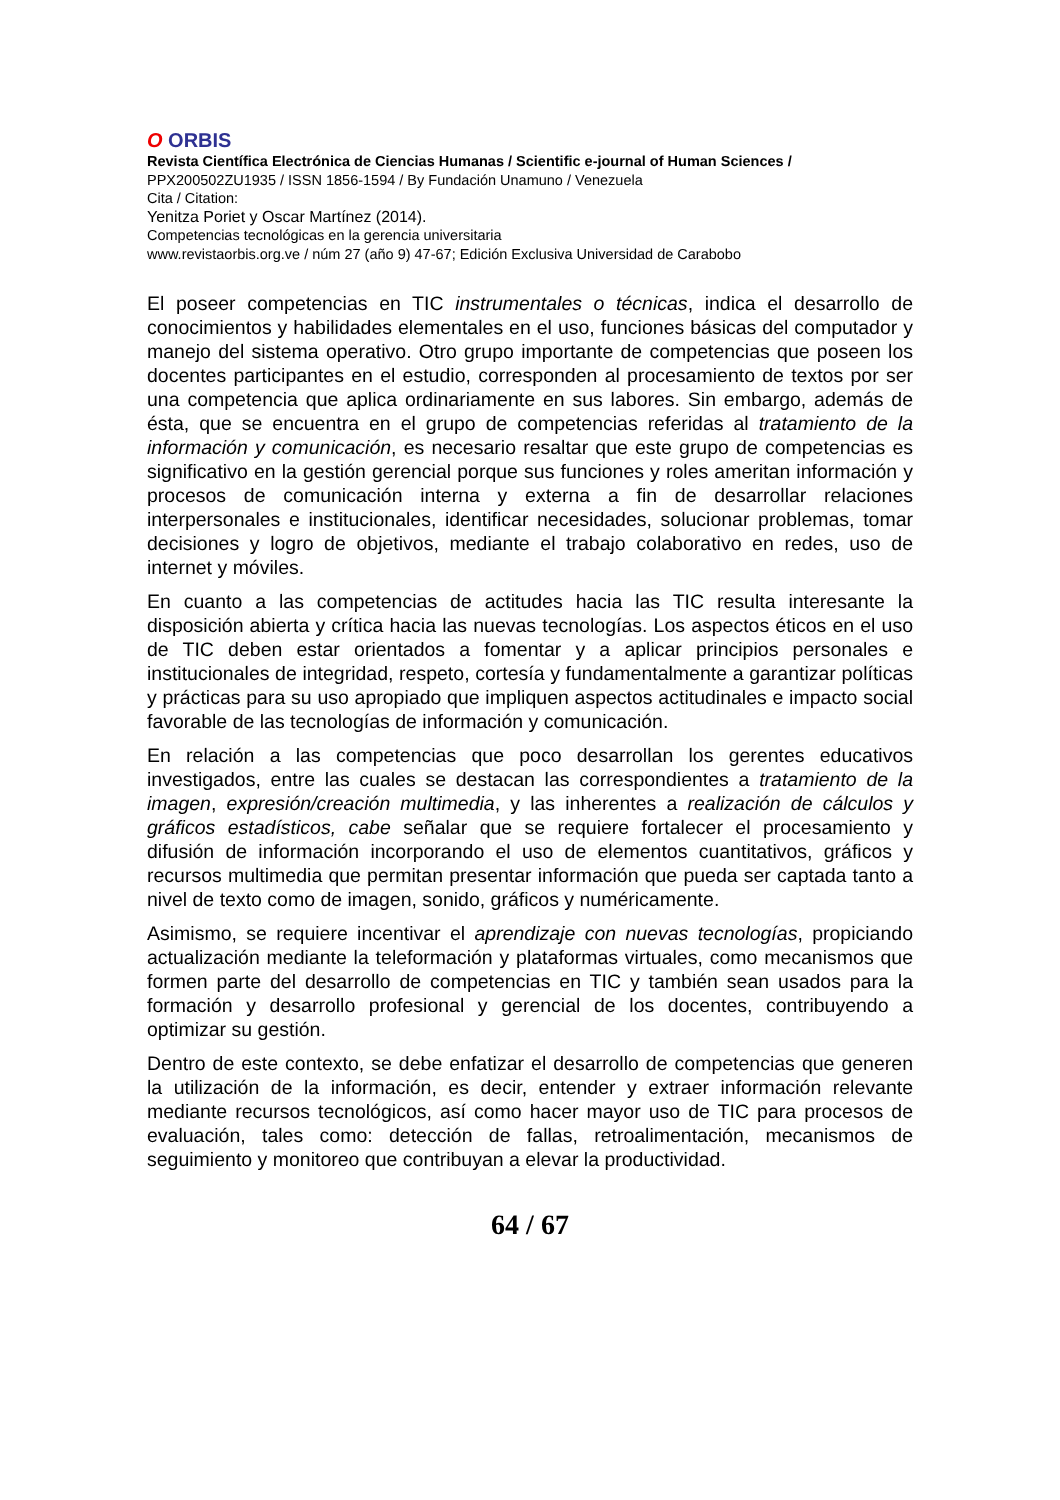O ORBIS
Revista Científica Electrónica de Ciencias Humanas / Scientific e-journal of Human Sciences /
PPX200502ZU1935 / ISSN 1856-1594 / By Fundación Unamuno / Venezuela
Cita / Citation:
Yenitza Poriet y Oscar Martínez (2014).
Competencias tecnológicas en la gerencia universitaria
www.revistaorbis.org.ve / núm 27 (año 9) 47-67; Edición Exclusiva Universidad de Carabobo
El poseer competencias en TIC instrumentales o técnicas, indica el desarrollo de conocimientos y habilidades elementales en el uso, funciones básicas del computador y manejo del sistema operativo. Otro grupo importante de competencias que poseen los docentes participantes en el estudio, corresponden al procesamiento de textos por ser una competencia que aplica ordinariamente en sus labores. Sin embargo, además de ésta, que se encuentra en el grupo de competencias referidas al tratamiento de la información y comunicación, es necesario resaltar que este grupo de competencias es significativo en la gestión gerencial porque sus funciones y roles ameritan información y procesos de comunicación interna y externa a fin de desarrollar relaciones interpersonales e institucionales, identificar necesidades, solucionar problemas, tomar decisiones y logro de objetivos, mediante el trabajo colaborativo en redes, uso de internet y móviles.
En cuanto a las competencias de actitudes hacia las TIC resulta interesante la disposición abierta y crítica hacia las nuevas tecnologías. Los aspectos éticos en el uso de TIC deben estar orientados a fomentar y a aplicar principios personales e institucionales de integridad, respeto, cortesía y fundamentalmente a garantizar políticas y prácticas para su uso apropiado que impliquen aspectos actitudinales e impacto social favorable de las tecnologías de información y comunicación.
En relación a las competencias que poco desarrollan los gerentes educativos investigados, entre las cuales se destacan las correspondientes a tratamiento de la imagen, expresión/creación multimedia, y las inherentes a realización de cálculos y gráficos estadísticos, cabe señalar que se requiere fortalecer el procesamiento y difusión de información incorporando el uso de elementos cuantitativos, gráficos y recursos multimedia que permitan presentar información que pueda ser captada tanto a nivel de texto como de imagen, sonido, gráficos y numéricamente.
Asimismo, se requiere incentivar el aprendizaje con nuevas tecnologías, propiciando actualización mediante la teleformación y plataformas virtuales, como mecanismos que formen parte del desarrollo de competencias en TIC y también sean usados para la formación y desarrollo profesional y gerencial de los docentes, contribuyendo a optimizar su gestión.
Dentro de este contexto, se debe enfatizar el desarrollo de competencias que generen la utilización de la información, es decir, entender y extraer información relevante mediante recursos tecnológicos, así como hacer mayor uso de TIC para procesos de evaluación, tales como: detección de fallas, retroalimentación, mecanismos de seguimiento y monitoreo que contribuyan a elevar la productividad.
64 / 67